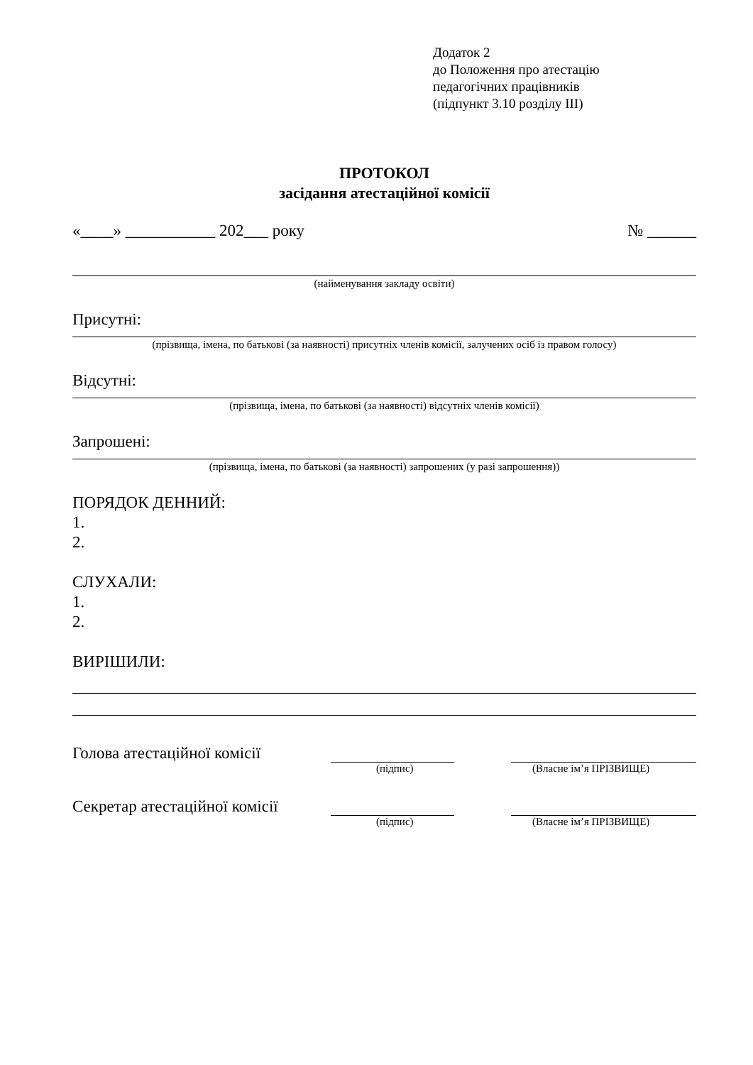Додаток 2
до Положення про атестацію
педагогічних працівників
(підпункт 3.10 розділу ІІІ)
ПРОТОКОЛ
засідання атестаційної комісії
«____» ___________ 202___ року № ______
(найменування закладу освіти)
Присутні:
(прізвища, імена, по батькові (за наявності) присутніх членів комісії, залучених осіб із правом голосу)
Відсутні:
(прізвища, імена, по батькові (за наявності) відсутніх членів комісії)
Запрошені:
(прізвища, імена, по батькові (за наявності) запрошених (у разі запрошення))
ПОРЯДОК ДЕННИЙ:
1.
2.
СЛУХАЛИ:
1.
2.
ВИРІШИЛИ:
Голова атестаційної комісії
(підпис) (Власне ім’я ПРІЗВИЩЕ)
Секретар атестаційної комісії
(підпис) (Власне ім’я ПРІЗВИЩЕ)